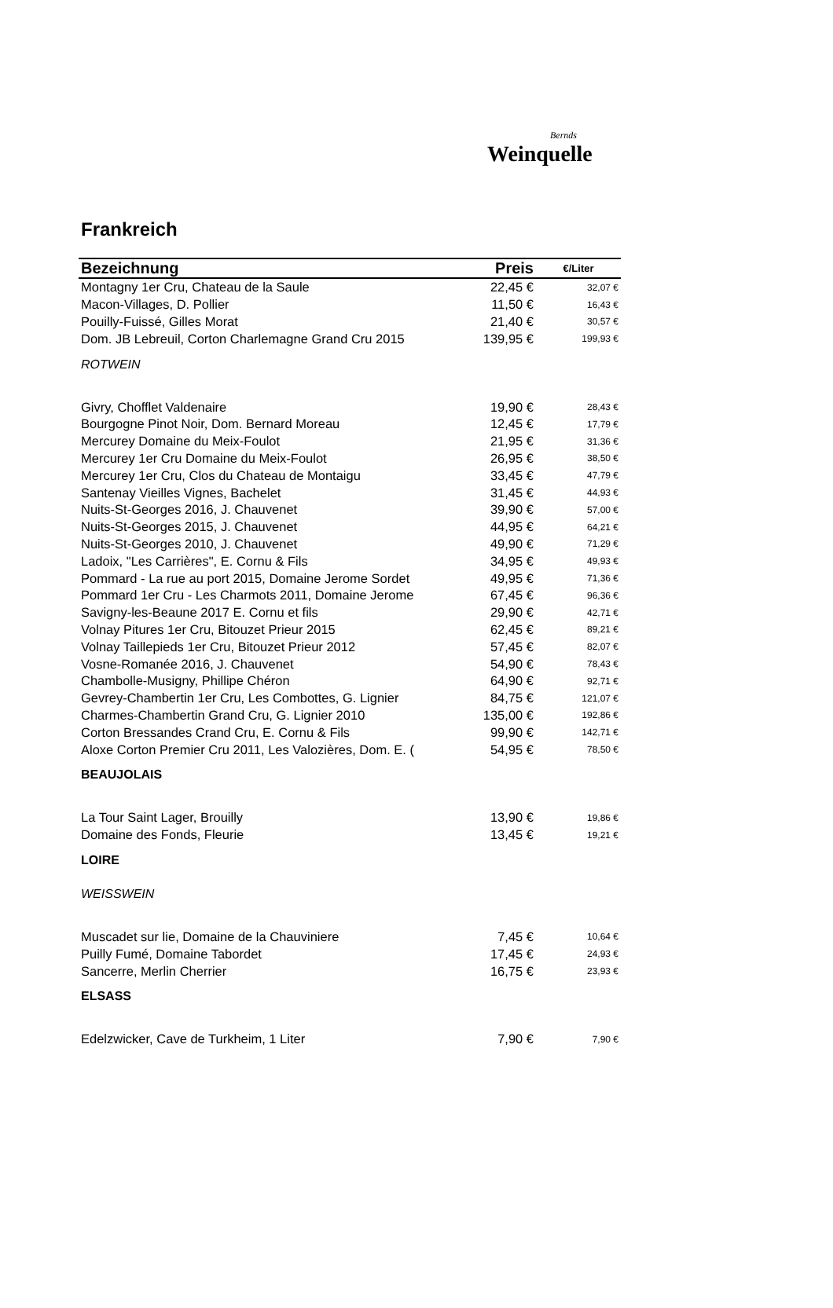Bernds
Weinquelle
Frankreich
| Bezeichnung | Preis | €/Liter |
| --- | --- | --- |
| Montagny 1er Cru, Chateau de la Saule | 22,45 € | 32,07 € |
| Macon-Villages, D. Pollier | 11,50 € | 16,43 € |
| Pouilly-Fuissé, Gilles Morat | 21,40 € | 30,57 € |
| Dom. JB Lebreuil, Corton Charlemagne Grand Cru 2015 | 139,95 € | 199,93 € |
| ROTWEIN | | |
| Givry, Chofflet Valdenaire | 19,90 € | 28,43 € |
| Bourgogne Pinot Noir, Dom. Bernard Moreau | 12,45 € | 17,79 € |
| Mercurey Domaine du Meix-Foulot | 21,95 € | 31,36 € |
| Mercurey 1er Cru Domaine du Meix-Foulot | 26,95 € | 38,50 € |
| Mercurey 1er Cru, Clos du Chateau de Montaigu | 33,45 € | 47,79 € |
| Santenay Vieilles Vignes, Bachelet | 31,45 € | 44,93 € |
| Nuits-St-Georges 2016, J. Chauvenet | 39,90 € | 57,00 € |
| Nuits-St-Georges 2015, J. Chauvenet | 44,95 € | 64,21 € |
| Nuits-St-Georges 2010, J. Chauvenet | 49,90 € | 71,29 € |
| Ladoix, "Les Carrières", E. Cornu & Fils | 34,95 € | 49,93 € |
| Pommard - La rue au port 2015, Domaine Jerome Sordet | 49,95 € | 71,36 € |
| Pommard 1er Cru - Les Charmots 2011, Domaine Jerome | 67,45 € | 96,36 € |
| Savigny-les-Beaune 2017 E. Cornu et fils | 29,90 € | 42,71 € |
| Volnay Pitures 1er Cru, Bitouzet Prieur 2015 | 62,45 € | 89,21 € |
| Volnay Taillepieds 1er Cru, Bitouzet Prieur 2012 | 57,45 € | 82,07 € |
| Vosne-Romanée 2016, J. Chauvenet | 54,90 € | 78,43 € |
| Chambolle-Musigny, Phillipe Chéron | 64,90 € | 92,71 € |
| Gevrey-Chambertin 1er Cru, Les Combottes, G. Lignier | 84,75 € | 121,07 € |
| Charmes-Chambertin Grand Cru, G. Lignier 2010 | 135,00 € | 192,86 € |
| Corton Bressandes Crand Cru, E. Cornu & Fils | 99,90 € | 142,71 € |
| Aloxe Corton Premier Cru 2011, Les Valozières, Dom. E. ( | 54,95 € | 78,50 € |
| BEAUJOLAIS | | |
| La Tour Saint Lager, Brouilly | 13,90 € | 19,86 € |
| Domaine des Fonds, Fleurie | 13,45 € | 19,21 € |
| LOIRE | | |
| WEISSWEIN | | |
| Muscadet sur lie, Domaine de la Chauviniere | 7,45 € | 10,64 € |
| Puilly Fumé, Domaine Tabordet | 17,45 € | 24,93 € |
| Sancerre, Merlin Cherrier | 16,75 € | 23,93 € |
| ELSASS | | |
| Edelzwicker, Cave de Turkheim, 1 Liter | 7,90 € | 7,90 € |